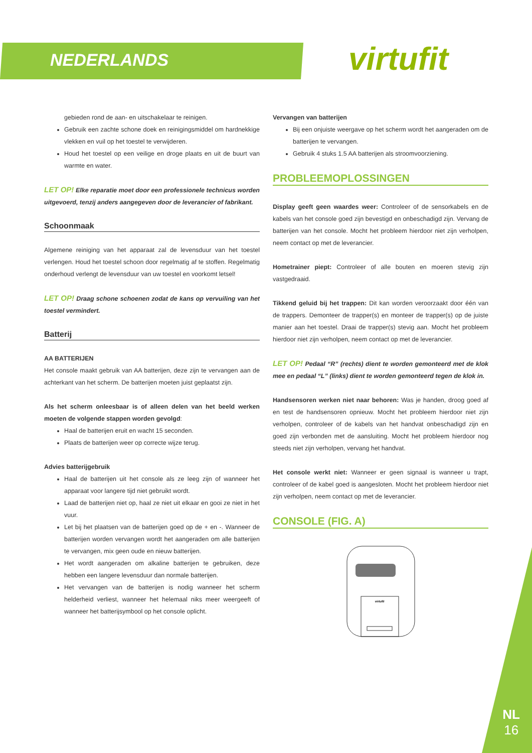NEDERLANDS virtufit
gebieden rond de aan- en uitschakelaar te reinigen.
Gebruik een zachte schone doek en reinigingsmiddel om hardnekkige vlekken en vuil op het toestel te verwijderen.
Houd het toestel op een veilige en droge plaats en uit de buurt van warmte en water.
LET OP! Elke reparatie moet door een professionele technicus worden uitgevoerd, tenzij anders aangegeven door de leverancier of fabrikant.
Schoonmaak
Algemene reiniging van het apparaat zal de levensduur van het toestel verlengen. Houd het toestel schoon door regelmatig af te stoffen. Regelmatig onderhoud verlengt de levensduur van uw toestel en voorkomt letsel!
LET OP! Draag schone schoenen zodat de kans op vervuiling van het toestel vermindert.
Batterij
AA BATTERIJEN
Het console maakt gebruik van AA batterijen, deze zijn te vervangen aan de achterkant van het scherm. De batterijen moeten juist geplaatst zijn.
Als het scherm onleesbaar is of alleen delen van het beeld werken moeten de volgende stappen worden gevolgd:
Haal de batterijen eruit en wacht 15 seconden.
Plaats de batterijen weer op correcte wijze terug.
Advies batterijgebruik
Haal de batterijen uit het console als ze leeg zijn of wanneer het apparaat voor langere tijd niet gebruikt wordt.
Laad de batterijen niet op, haal ze niet uit elkaar en gooi ze niet in het vuur.
Let bij het plaatsen van de batterijen goed op de + en -. Wanneer de batterijen worden vervangen wordt het aangeraden om alle batterijen te vervangen, mix geen oude en nieuw batterijen.
Het wordt aangeraden om alkaline batterijen te gebruiken, deze hebben een langere levensduur dan normale batterijen.
Het vervangen van de batterijen is nodig wanneer het scherm helderheid verliest, wanneer het helemaal niks meer weergeeft of wanneer het batterijsymbool op het console oplicht.
Vervangen van batterijen
Bij een onjuiste weergave op het scherm wordt het aangeraden om de batterijen te vervangen.
Gebruik 4 stuks 1.5 AA batterijen als stroomvoorziening.
PROBLEEMOPLOSSINGEN
Display geeft geen waardes weer: Controleer of de sensorkabels en de kabels van het console goed zijn bevestigd en onbeschadigd zijn. Vervang de batterijen van het console. Mocht het probleem hierdoor niet zijn verholpen, neem contact op met de leverancier.
Hometrainer piept: Controleer of alle bouten en moeren stevig zijn vastgedraaid.
Tikkend geluid bij het trappen: Dit kan worden veroorzaakt door één van de trappers. Demonteer de trapper(s) en monteer de trapper(s) op de juiste manier aan het toestel. Draai de trapper(s) stevig aan. Mocht het probleem hierdoor niet zijn verholpen, neem contact op met de leverancier.
LET OP! Pedaal “R” (rechts) dient te worden gemonteerd met de klok mee en pedaal “L” (links) dient te worden gemonteerd tegen de klok in.
Handsensoren werken niet naar behoren: Was je handen, droog goed af en test de handsensoren opnieuw. Mocht het probleem hierdoor niet zijn verholpen, controleer of de kabels van het handvat onbeschadigd zijn en goed zijn verbonden met de aansluiting. Mocht het probleem hierdoor nog steeds niet zijn verholpen, vervang het handvat.
Het console werkt niet: Wanneer er geen signaal is wanneer u trapt, controleer of de kabel goed is aangesloten. Mocht het probleem hierdoor niet zijn verholpen, neem contact op met de leverancier.
CONSOLE (FIG. A)
virtufit
NL
16